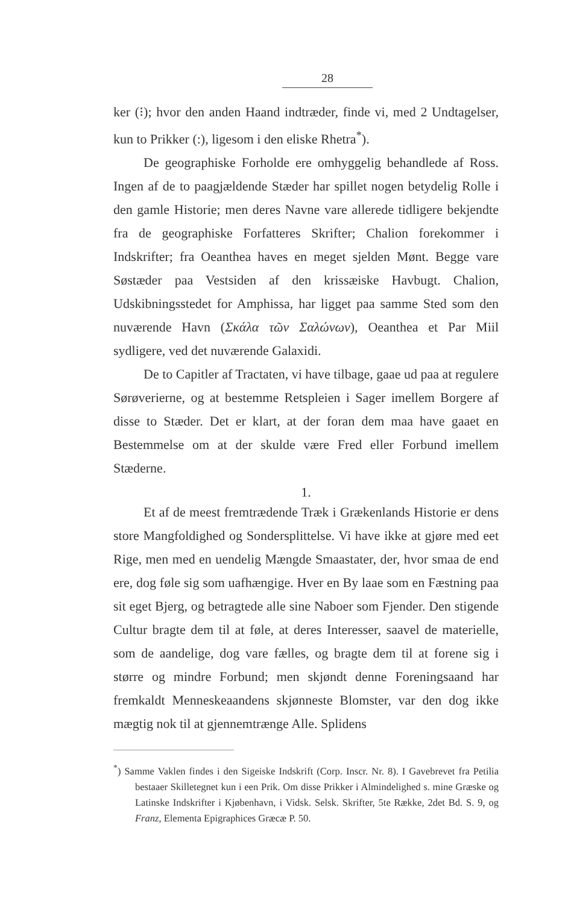28
ker (⁝); hvor den anden Haand indtræder, finde vi, med 2 Undtagelser, kun to Prikker (:), ligesom i den eliske Rhetra<sup>*</sup>).
De geographiske Forholde ere omhyggelig behandlede af Ross. Ingen af de to paagjældende Stæder har spillet nogen betydelig Rolle i den gamle Historie; men deres Navne vare allerede tidligere bekjendte fra de geographiske Forfatteres Skrifter; Chalion forekommer i Indskrifter; fra Oeanthea haves en meget sjelden Mønt. Begge vare Søstæder paa Vestsiden af den krissæiske Havbugt. Chalion, Udskibningsstedet for Amphissa, har ligget paa samme Sted som den nuværende Havn (Σκάλα τῶν Σαλώνων), Oeanthea et Par Miil sydligere, ved det nuværende Galaxidi.
De to Capitler af Tractaten, vi have tilbage, gaae ud paa at regulere Sørøverierne, og at bestemme Retspleien i Sager imellem Borgere af disse to Stæder. Det er klart, at der foran dem maa have gaaet en Bestemmelse om at der skulde være Fred eller Forbund imellem Stæderne.
1.
Et af de meest fremtrædende Træk i Grækenlands Historie er dens store Mangfoldighed og Sondersplittelse. Vi have ikke at gjøre med eet Rige, men med en uendelig Mængde Smaastater, der, hvor smaa de end ere, dog føle sig som uafhængige. Hver en By laae som en Fæstning paa sit eget Bjerg, og betragtede alle sine Naboer som Fjender. Den stigende Cultur bragte dem til at føle, at deres Interesser, saavel de materielle, som de aandelige, dog vare fælles, og bragte dem til at forene sig i større og mindre Forbund; men skjøndt denne Foreningsaand har fremkaldt Menneskeaandens skjønneste Blomster, var den dog ikke mægtig nok til at gjennemtrænge Alle. Splidens
<sup>*</sup>) Samme Vaklen findes i den Sigeiske Indskrift (Corp. Inscr. Nr. 8). I Gavebrevet fra Petilia bestaaer Skilletegnet kun i een Prik. Om disse Prikker i Almindelighed s. mine Græske og Latinske Indskrifter i Kjøbenhavn, i Vidsk. Selsk. Skrifter, 5te Række, 2det Bd. S. 9, og Franz, Elementa Epigraphices Græcæ P. 50.